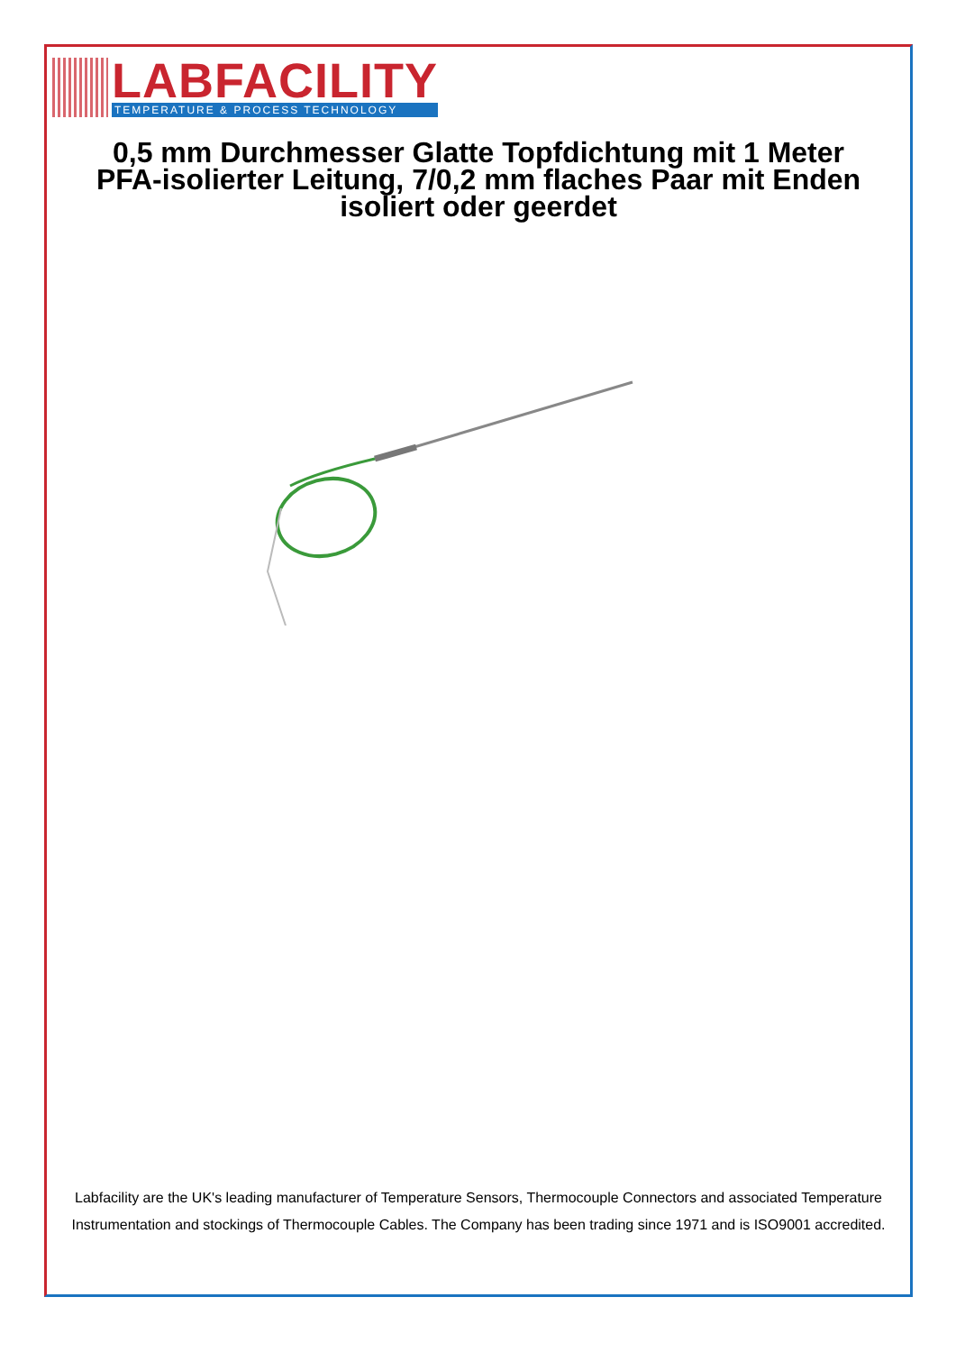LABFACILITY
TEMPERATURE & PROCESS TECHNOLOGY
0,5 mm Durchmesser Glatte Topfdichtung mit 1 Meter PFA-isolierter Leitung, 7/0,2 mm flaches Paar mit Enden isoliert oder geerdet
Labfacility are the UK's leading manufacturer of Temperature Sensors, Thermocouple Connectors and associated Temperature Instrumentation and stockings of Thermocouple Cables. The Company has been trading since 1971 and is ISO9001 accredited.